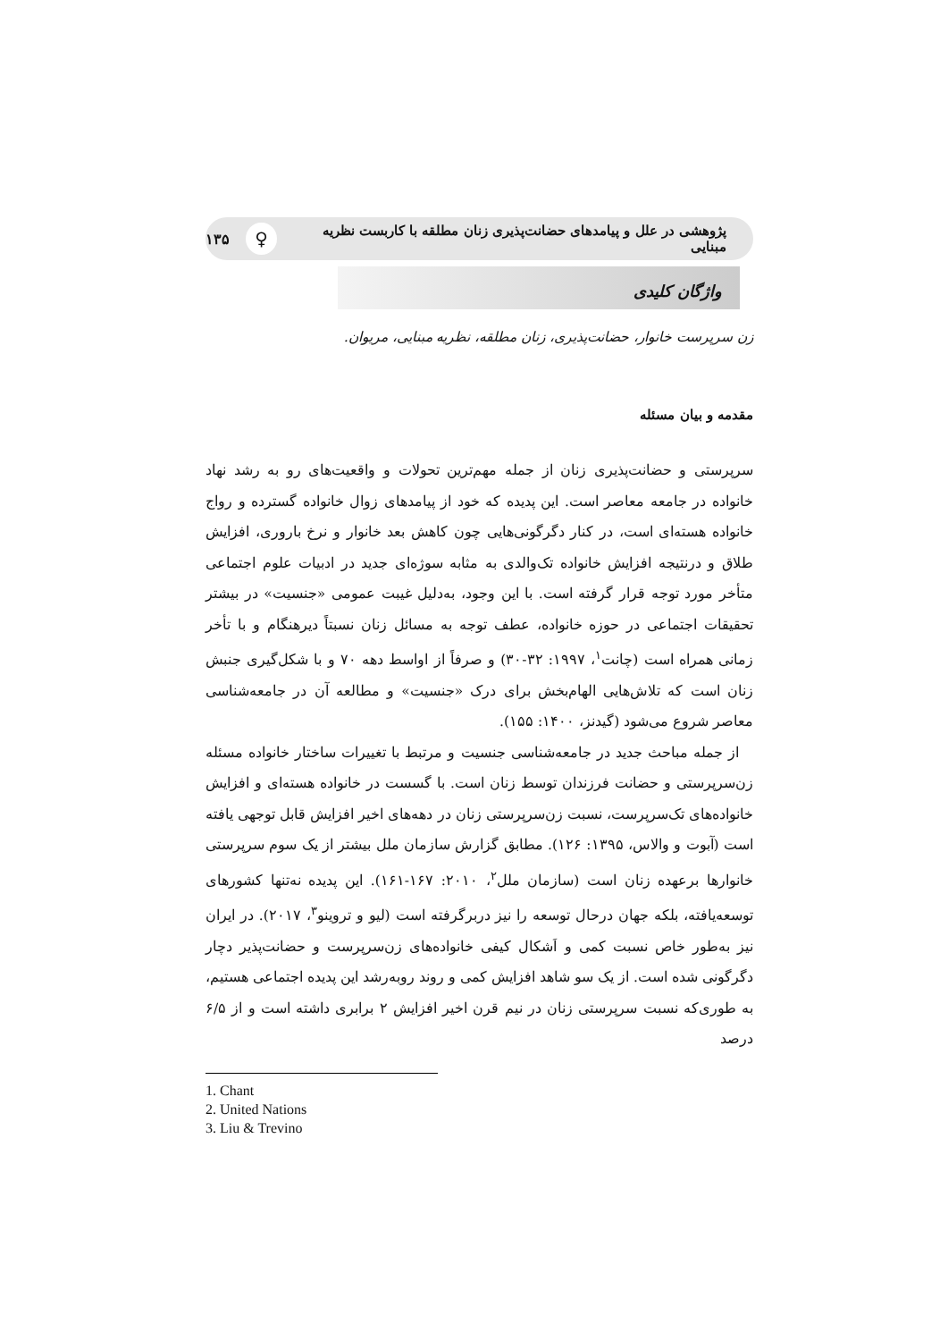پژوهشی در علل و پیامدهای حضانت‌پذیری زنان مطلقه با کاربست نظریه مبنایی ♀ ۱۳۵
واژگان کلیدی
زن سرپرست خانوار، حضانت‌پذیری، زنان مطلقه، نظریه مبنایی، مریوان.
مقدمه و بیان مسئله
سرپرستی و حضانت‌پذیری زنان از جمله مهم‌ترین تحولات و واقعیت‌های رو به رشد نهاد خانواده در جامعه معاصر است. این پدیده که خود از پیامدهای زوال خانواده گسترده و رواج خانواده هسته‌ای است، در کنار دگرگونی‌هایی چون کاهش بعد خانوار و نرخ باروری، افزایش طلاق و درنتیجه افزایش خانواده تک‌والدی به مثابه سوژه‌ای جدید در ادبیات علوم اجتماعی متأخر مورد توجه قرار گرفته است. با این وجود، به‌دلیل غیبت عمومی «جنسیت» در بیشتر تحقیقات اجتماعی در حوزه خانواده، عطف توجه به مسائل زنان نسبتاً دیرهنگام و با تأخر زمانی همراه است (چانت<sup>۱</sup>، ۱۹۹۷: ۳۲-۳۰) و صرفاً از اواسط دهه ۷۰ و با شکل‌گیری جنبش زنان است که تلاش‌هایی الهام‌بخش برای درک «جنسیت» و مطالعه آن در جامعه‌شناسی معاصر شروع می‌شود (گیدنز، ۱۴۰۰: ۱۵۵).
از جمله مباحث جدید در جامعه‌شناسی جنسیت و مرتبط با تغییرات ساختار خانواده مسئله زن‌سرپرستی و حضانت فرزندان توسط زنان است. با گسست در خانواده هسته‌ای و افزایش خانواده‌های تک‌سرپرست، نسبت زن‌سرپرستی زنان در دهه‌های اخیر افزایش قابل توجهی یافته است (آبوت و والاس، ۱۳۹۵: ۱۲۶). مطابق گزارش سازمان ملل بیشتر از یک سوم سرپرستی خانوارها برعهده زنان است (سازمان ملل<sup>۲</sup>، ۲۰۱۰: ۱۶۷-۱۶۱). این پدیده نه‌تنها کشورهای توسعه‌یافته، بلکه جهان درحال توسعه را نیز دربرگرفته است (لیو و تروینو<sup>۳</sup>، ۲۰۱۷). در ایران نیز به‌طور خاص نسبت کمی و اَشکال کیفی خانواده‌های زن‌سرپرست و حضانت‌پذیر دچار دگرگونی شده است. از یک سو شاهد افزایش کمی و روند روبه‌رشد این پدیده اجتماعی هستیم، به طوری‌که نسبت سرپرستی زنان در نیم قرن اخیر افزایش ۲ برابری داشته است و از ۶/۵ درصد
1. Chant
2. United Nations
3. Liu & Trevino